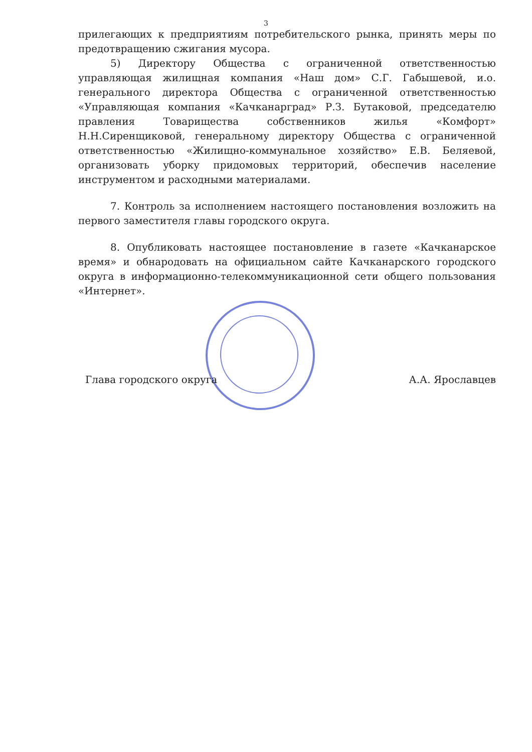3
прилегающих к предприятиям потребительского рынка, принять меры по предотвращению сжигания мусора.
5) Директору Общества с ограниченной ответственностью управляющая жилищная компания «Наш дом» С.Г. Габышевой, и.о. генерального директора Общества с ограниченной ответственностью «Управляющая компания «Качканарград» Р.З. Бутаковой, председателю правления Товарищества собственников жилья «Комфорт» Н.Н.Сиренщиковой, генеральному директору Общества с ограниченной ответственностью «Жилищно-коммунальное хозяйство» Е.В. Беляевой, организовать уборку придомовых территорий, обеспечив население инструментом и расходными материалами.
7. Контроль за исполнением настоящего постановления возложить на первого заместителя главы городского округа.
8. Опубликовать настоящее постановление в газете «Качканарское время» и обнародовать на официальном сайте Качканарского городского округа в информационно-телекоммуникационной сети общего пользования «Интернет».
Глава городского округа А.А. Ярославцев